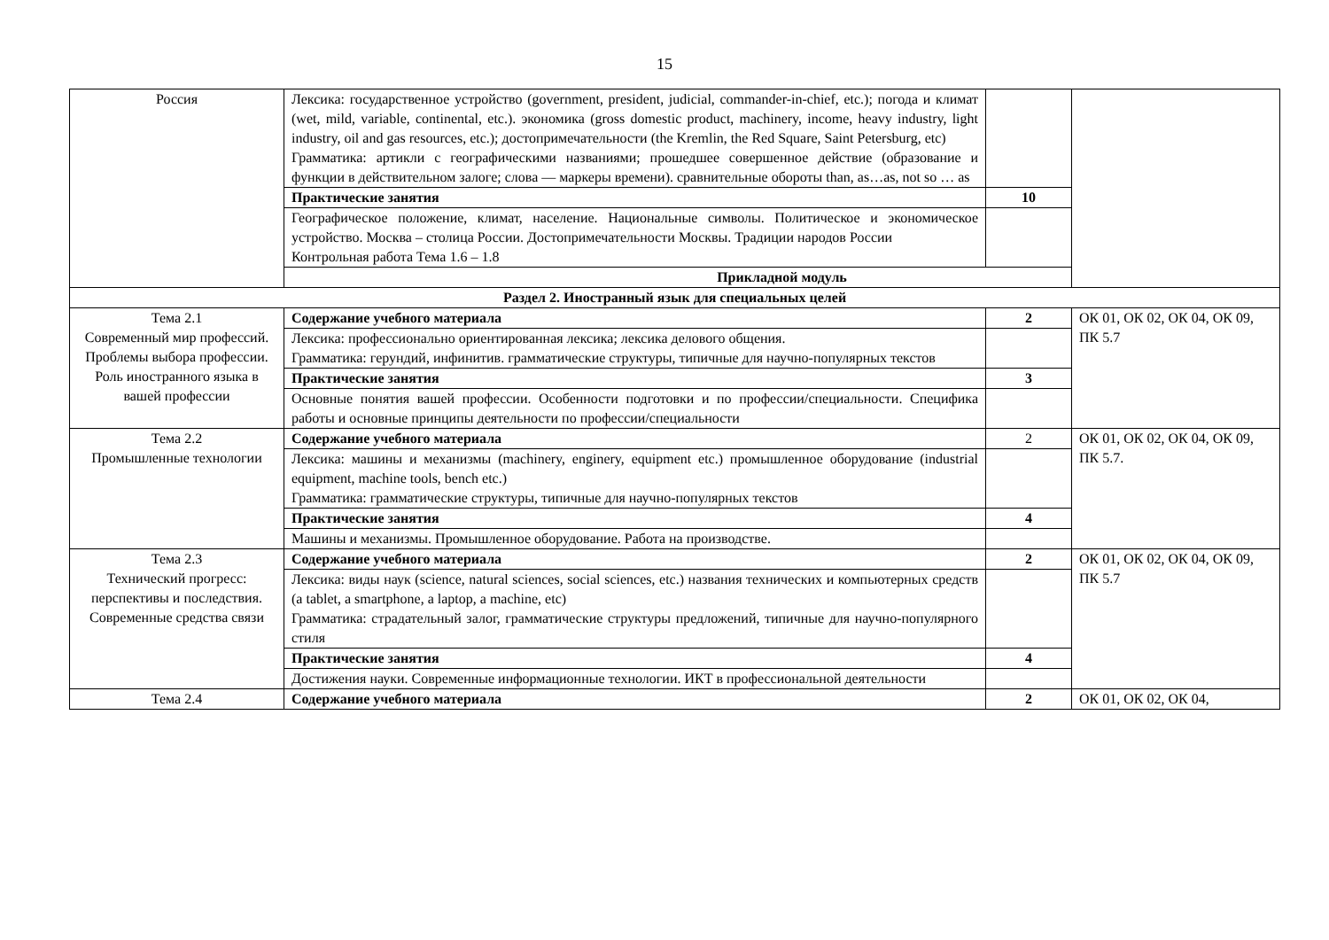15
| Россия | Лексика: государственное устройство (government, president, judicial, commander-in-chief, etc.); погода и климат (wet, mild, variable, continental, etc.). экономика (gross domestic product, machinery, income, heavy industry, light industry, oil and gas resources, etc.); достопримечательности (the Kremlin, the Red Square, Saint Petersburg, etc) Грамматика: артикли с географическими названиями; прошедшее совершенное действие (образование и функции в действительном залоге; слова — маркеры времени). сравнительные обороты than, as…as, not so … as | | |
| | Практические занятия | 10 | |
| | Географическое положение, климат, население. Национальные символы. Политическое и экономическое устройство. Москва – столица России. Достопримечательности Москвы. Традиции народов России Контрольная работа Тема 1.6 – 1.8 | | |
| | Прикладной модуль | | |
| Раздел 2. Иностранный язык для специальных целей | | | |
| Тема 2.1 Современный мир профессий. Проблемы выбора профессии. Роль иностранного языка в вашей профессии | Содержание учебного материала | 2 | ОК 01, ОК 02, ОК 04, ОК 09, ПК 5.7 |
| | Лексика: профессионально ориентированная лексика; лексика делового общения. Грамматика: герундий, инфинитив. грамматические структуры, типичные для научно-популярных текстов | | |
| | Практические занятия | 3 | |
| | Основные понятия вашей профессии. Особенности подготовки и по профессии/специальности. Специфика работы и основные принципы деятельности по профессии/специальности | | |
| Тема 2.2 Промышленные технологии | Содержание учебного материала | 2 | ОК 01, ОК 02, ОК 04, ОК 09, ПК 5.7. |
| | Лексика: машины и механизмы (machinery, enginery, equipment etc.) промышленное оборудование (industrial equipment, machine tools, bench etc.) Грамматика: грамматические структуры, типичные для научно-популярных текстов | | |
| | Практические занятия | 4 | |
| | Машины и механизмы. Промышленное оборудование. Работа на производстве. | | |
| Тема 2.3 Технический прогресс: перспективы и последствия. Современные средства связи | Содержание учебного материала | 2 | ОК 01, ОК 02, ОК 04, ОК 09, ПК 5.7 |
| | Лексика: виды наук (science, natural sciences, social sciences, etc.) названия технических и компьютерных средств (a tablet, a smartphone, a laptop, a machine, etc) Грамматика: страдательный залог, грамматические структуры предложений, типичные для научно-популярного стиля | | |
| | Практические занятия | 4 | |
| | Достижения науки. Современные информационные технологии. ИКТ в профессиональной деятельности | | |
| Тема 2.4 | Содержание учебного материала | 2 | ОК 01, ОК 02, ОК 04, |